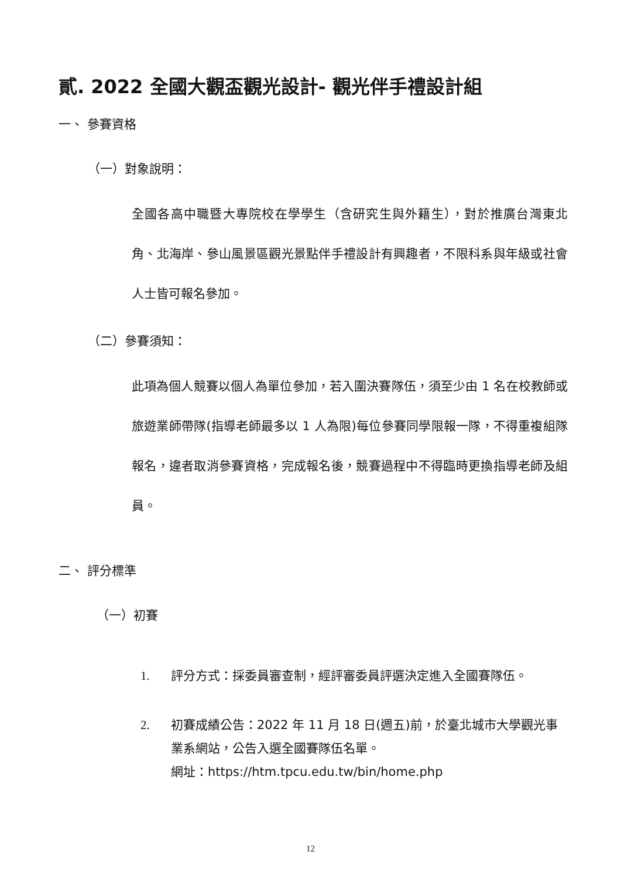貳. 2022 全國大觀盃觀光設計- 觀光伴手禮設計組
一、 參賽資格
（一）對象說明：
全國各高中職暨大專院校在學學生（含研究生與外籍生），對於推廣台灣東北角、北海岸、參山風景區觀光景點伴手禮設計有興趣者，不限科系與年級或社會人士皆可報名參加。
（二）參賽須知：
此項為個人競賽以個人為單位參加，若入圍決賽隊伍，須至少由 1 名在校教師或旅遊業師帶隊(指導老師最多以 1 人為限)每位參賽同學限報一隊，不得重複組隊報名，違者取消參賽資格，完成報名後，競賽過程中不得臨時更換指導老師及組員。
二、 評分標準
（一）初賽
1. 評分方式：採委員審查制，經評審委員評選決定進入全國賽隊伍。
2. 初賽成績公告：2022 年 11 月 18 日(週五)前，於臺北城市大學觀光事業系網站，公告入選全國賽隊伍名單。
網址：https://htm.tpcu.edu.tw/bin/home.php
12